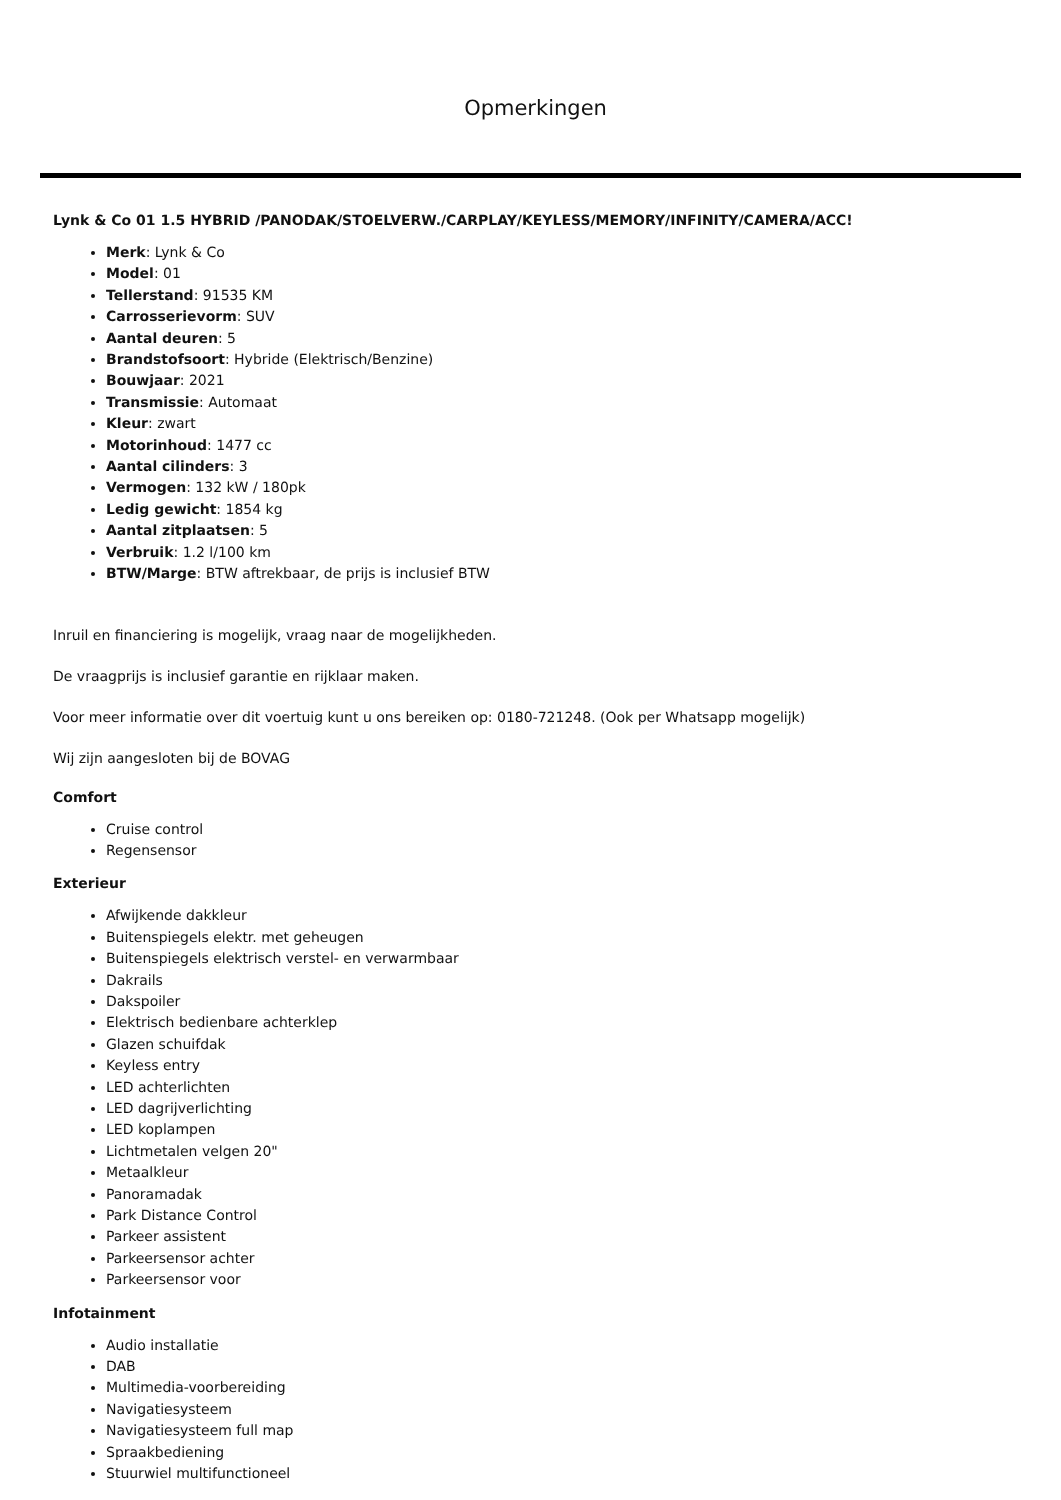Opmerkingen
Lynk & Co 01 1.5 HYBRID /PANODAK/STOELVERW./CARPLAY/KEYLESS/MEMORY/INFINITY/CAMERA/ACC!
Merk: Lynk & Co
Model: 01
Tellerstand: 91535 KM
Carrosserievorm: SUV
Aantal deuren: 5
Brandstofsoort: Hybride (Elektrisch/Benzine)
Bouwjaar: 2021
Transmissie: Automaat
Kleur: zwart
Motorinhoud: 1477 cc
Aantal cilinders: 3
Vermogen: 132 kW / 180pk
Ledig gewicht: 1854 kg
Aantal zitplaatsen: 5
Verbruik: 1.2 l/100 km
BTW/Marge: BTW aftrekbaar, de prijs is inclusief BTW
Inruil en financiering is mogelijk, vraag naar de mogelijkheden.
De vraagprijs is inclusief garantie en rijklaar maken.
Voor meer informatie over dit voertuig kunt u ons bereiken op: 0180-721248. (Ook per Whatsapp mogelijk)
Wij zijn aangesloten bij de BOVAG
Comfort
Cruise control
Regensensor
Exterieur
Afwijkende dakkleur
Buitenspiegels elektr. met geheugen
Buitenspiegels elektrisch verstel- en verwarmbaar
Dakrails
Dakspoiler
Elektrisch bedienbare achterklep
Glazen schuifdak
Keyless entry
LED achterlichten
LED dagrijverlichting
LED koplampen
Lichtmetalen velgen 20"
Metaalkleur
Panoramadak
Park Distance Control
Parkeer assistent
Parkeersensor achter
Parkeersensor voor
Infotainment
Audio installatie
DAB
Multimedia-voorbereiding
Navigatiesysteem
Navigatiesysteem full map
Spraakbediening
Stuurwiel multifunctioneel